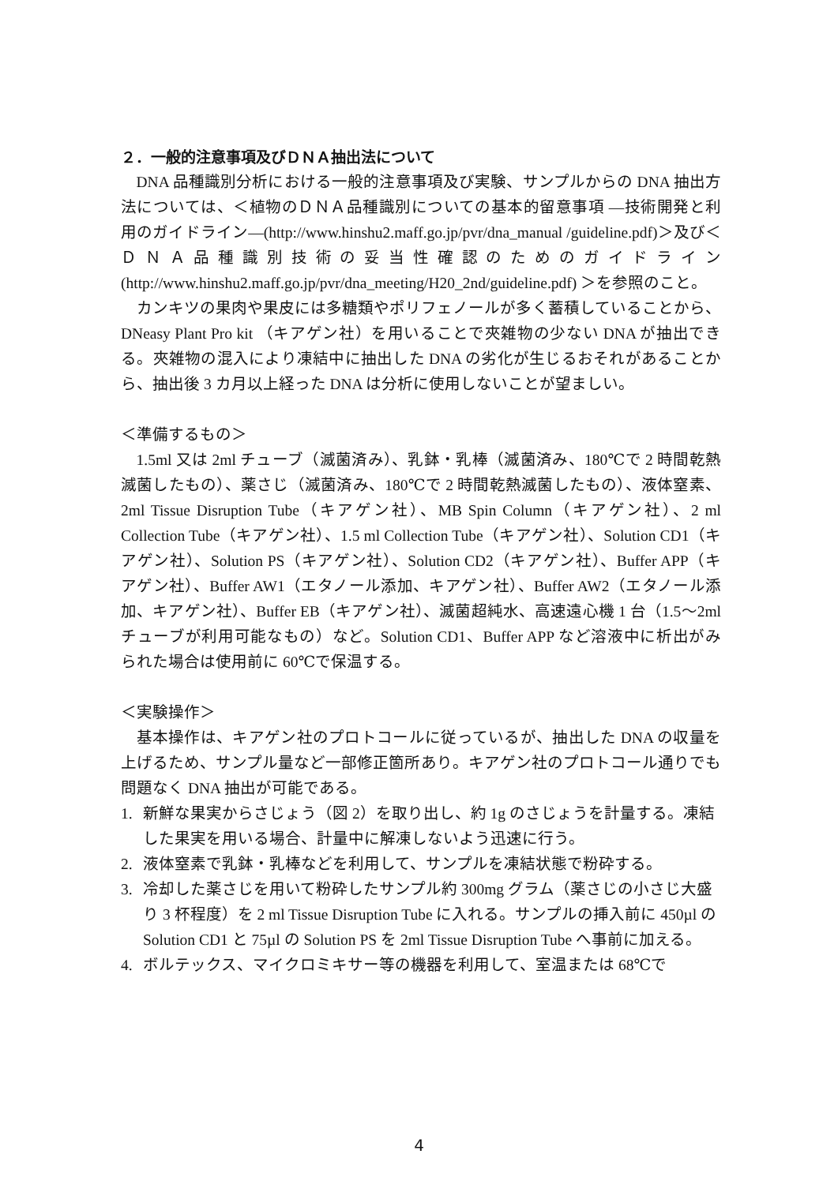２．一般的注意事項及びＤＮＡ抽出法について
DNA 品種識別分析における一般的注意事項及び実験、サンプルからの DNA 抽出方法については、＜植物のＤＮＡ品種識別についての基本的留意事項 ―技術開発と利用のガイドライン―(http://www.hinshu2.maff.go.jp/pvr/dna_manual /guideline.pdf)＞及び＜ＤＮＡ品種識別技術の妥当性確認のためのガイドライン (http://www.hinshu2.maff.go.jp/pvr/dna_meeting/H20_2nd/guideline.pdf) ＞を参照のこと。
カンキツの果肉や果皮には多糖類やポリフェノールが多く蓄積していることから、DNeasy Plant Pro kit （キアゲン社）を用いることで夾雑物の少ない DNA が抽出できる。夾雑物の混入により凍結中に抽出した DNA の劣化が生じるおそれがあることから、抽出後 3 カ月以上経った DNA は分析に使用しないことが望ましい。
＜準備するもの＞
1.5ml 又は 2ml チューブ（滅菌済み）、乳鉢・乳棒（滅菌済み、180℃で 2 時間乾熱滅菌したもの）、薬さじ（滅菌済み、180℃で 2 時間乾熱滅菌したもの）、液体窒素、2ml Tissue Disruption Tube（キアゲン社）、MB Spin Column（キアゲン社）、2 ml Collection Tube（キアゲン社）、1.5 ml Collection Tube（キアゲン社）、Solution CD1（キアゲン社）、Solution PS（キアゲン社）、Solution CD2（キアゲン社）、Buffer APP（キアゲン社）、Buffer AW1（エタノール添加、キアゲン社）、Buffer AW2（エタノール添加、キアゲン社）、Buffer EB（キアゲン社）、滅菌超純水、高速遠心機 1 台（1.5～2ml チューブが利用可能なもの）など。Solution CD1、Buffer APP など溶液中に析出がみられた場合は使用前に 60℃で保温する。
＜実験操作＞
基本操作は、キアゲン社のプロトコールに従っているが、抽出した DNA の収量を上げるため、サンプル量など一部修正箇所あり。キアゲン社のプロトコール通りでも問題なく DNA 抽出が可能である。
1. 新鮮な果実からさじょう（図 2）を取り出し、約 1g のさじょうを計量する。凍結した果実を用いる場合、計量中に解凍しないよう迅速に行う。
2. 液体窒素で乳鉢・乳棒などを利用して、サンプルを凍結状態で粉砕する。
3. 冷却した薬さじを用いて粉砕したサンプル約 300mg グラム（薬さじの小さじ大盛り 3 杯程度）を 2 ml Tissue Disruption Tube に入れる。サンプルの挿入前に 450µl の Solution CD1 と 75µl の Solution PS を 2ml Tissue Disruption Tube へ事前に加える。
4. ボルテックス、マイクロミキサー等の機器を利用して、室温または 68℃で
4